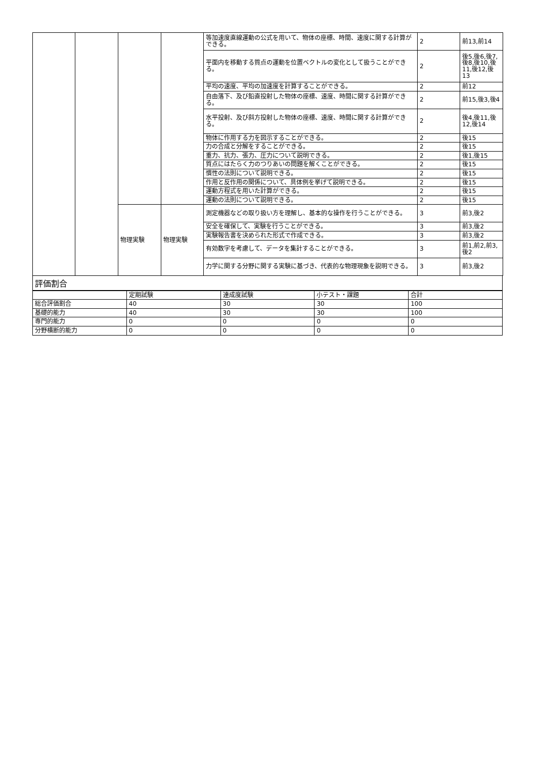| | | | | 等加速度直線運動の公式を用いて、物体の座標、時間、速度に関する計算ができる。 | 2 | 前13,前14 |
| | | | | 平面内を移動する質点の運動を位置ベクトルの変化として扱うことができる。 | 2 | 後5,後6,後7,後8,後10,後11,後12,後13 |
| | | | | 平均の速度、平均の加速度を計算することができる。 | 2 | 前12 |
| | | | | 自由落下、及び鉛直投射した物体の座標、速度、時間に関する計算ができる。 | 2 | 前15,後3,後4 |
| | | | | 水平投射、及び斜方投射した物体の座標、速度、時間に関する計算ができる。 | 2 | 後4,後11,後12,後14 |
| | | | | 物体に作用する力を図示することができる。 | 2 | 後15 |
| | | | | 力の合成と分解をすることができる。 | 2 | 後15 |
| | | | | 重力、抗力、張力、圧力について説明できる。 | 2 | 後1,後15 |
| | | | | 質点にはたらく力のつりあいの問題を解くことができる。 | 2 | 後15 |
| | | | | 慣性の法則について説明できる。 | 2 | 後15 |
| | | | | 作用と反作用の関係について、具体例を挙げて説明できる。 | 2 | 後15 |
| | | | | 運動方程式を用いた計算ができる。 | 2 | 後15 |
| | | | | 運動の法則について説明できる。 | 2 | 後15 |
| | | 物理実験 | 物理実験 | 測定機器などの取り扱い方を理解し、基本的な操作を行うことができる。 | 3 | 前3,後2 |
| | | | | 安全を確保して、実験を行うことができる。 | 3 | 前3,後2 |
| | | | | 実験報告書を決められた形式で作成できる。 | 3 | 前3,後2 |
| | | | | 有効数字を考慮して、データを集計することができる。 | 3 | 前1,前2,前3,後2 |
| | | | | 力学に関する分野に関する実験に基づき、代表的な物理現象を説明できる。 | 3 | 前3,後2 |
評価割合
| | 定期試験 | 達成度試験 | 小テスト・課題 | 合計 |
| --- | --- | --- | --- | --- |
| 総合評価割合 | 40 | 30 | 30 | 100 |
| 基礎的能力 | 40 | 30 | 30 | 100 |
| 専門的能力 | 0 | 0 | 0 | 0 |
| 分野横断的能力 | 0 | 0 | 0 | 0 |